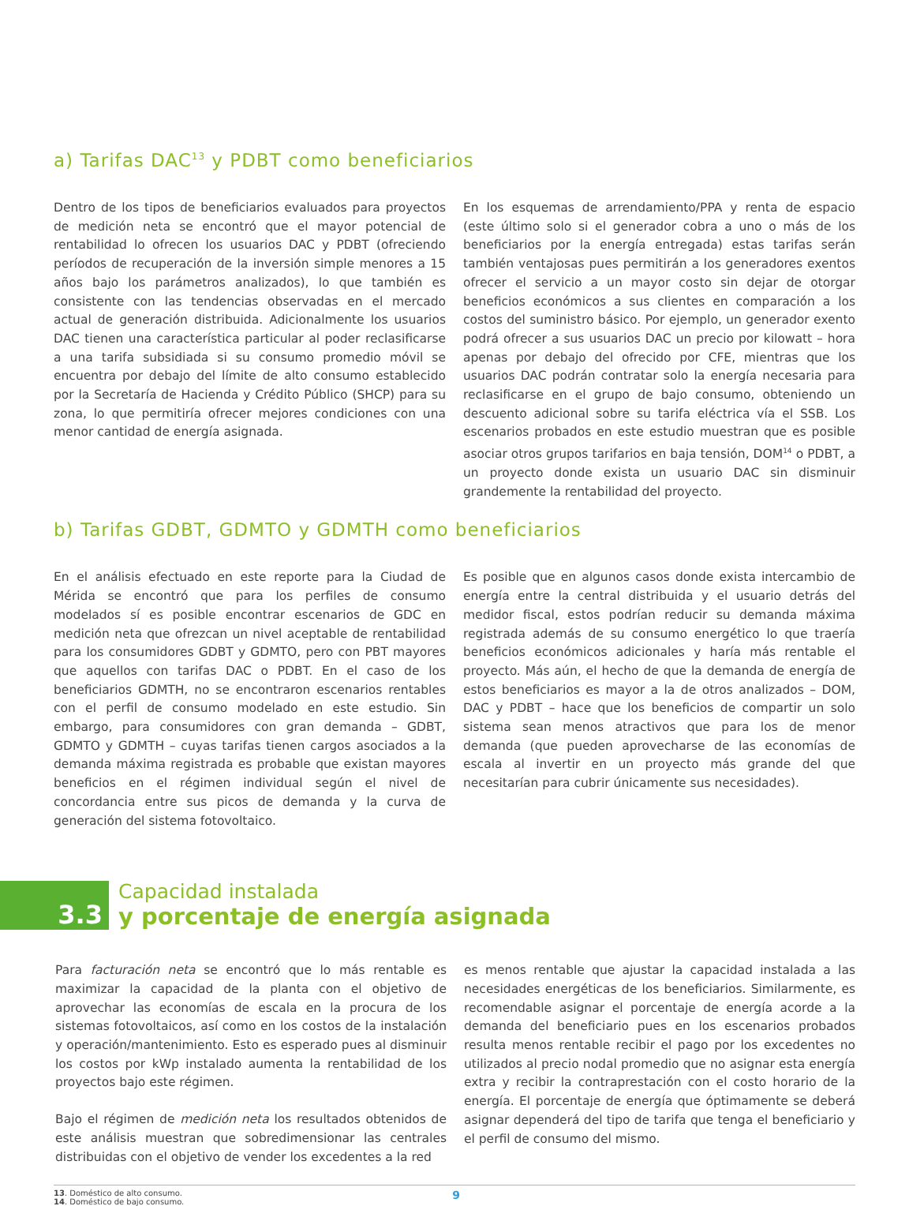a) Tarifas DAC<sup>13</sup> y PDBT como beneficiarios
Dentro de los tipos de beneficiarios evaluados para proyectos de medición neta se encontró que el mayor potencial de rentabilidad lo ofrecen los usuarios DAC y PDBT (ofreciendo períodos de recuperación de la inversión simple menores a 15 años bajo los parámetros analizados), lo que también es consistente con las tendencias observadas en el mercado actual de generación distribuida. Adicionalmente los usuarios DAC tienen una característica particular al poder reclasificarse a una tarifa subsidiada si su consumo promedio móvil se encuentra por debajo del límite de alto consumo establecido por la Secretaría de Hacienda y Crédito Público (SHCP) para su zona, lo que permitiría ofrecer mejores condiciones con una menor cantidad de energía asignada.
En los esquemas de arrendamiento/PPA y renta de espacio (este último solo si el generador cobra a uno o más de los beneficiarios por la energía entregada) estas tarifas serán también ventajosas pues permitirán a los generadores exentos ofrecer el servicio a un mayor costo sin dejar de otorgar beneficios económicos a sus clientes en comparación a los costos del suministro básico. Por ejemplo, un generador exento podrá ofrecer a sus usuarios DAC un precio por kilowatt – hora apenas por debajo del ofrecido por CFE, mientras que los usuarios DAC podrán contratar solo la energía necesaria para reclasificarse en el grupo de bajo consumo, obteniendo un descuento adicional sobre su tarifa eléctrica vía el SSB. Los escenarios probados en este estudio muestran que es posible asociar otros grupos tarifarios en baja tensión, DOM<sup>14</sup> o PDBT, a un proyecto donde exista un usuario DAC sin disminuir grandemente la rentabilidad del proyecto.
b) Tarifas GDBT, GDMTO y GDMTH como beneficiarios
En el análisis efectuado en este reporte para la Ciudad de Mérida se encontró que para los perfiles de consumo modelados sí es posible encontrar escenarios de GDC en medición neta que ofrezcan un nivel aceptable de rentabilidad para los consumidores GDBT y GDMTO, pero con PBT mayores que aquellos con tarifas DAC o PDBT. En el caso de los beneficiarios GDMTH, no se encontraron escenarios rentables con el perfil de consumo modelado en este estudio. Sin embargo, para consumidores con gran demanda – GDBT, GDMTO y GDMTH – cuyas tarifas tienen cargos asociados a la demanda máxima registrada es probable que existan mayores beneficios en el régimen individual según el nivel de concordancia entre sus picos de demanda y la curva de generación del sistema fotovoltaico.
Es posible que en algunos casos donde exista intercambio de energía entre la central distribuida y el usuario detrás del medidor fiscal, estos podrían reducir su demanda máxima registrada además de su consumo energético lo que traería beneficios económicos adicionales y haría más rentable el proyecto. Más aún, el hecho de que la demanda de energía de estos beneficiarios es mayor a la de otros analizados – DOM, DAC y PDBT – hace que los beneficios de compartir un solo sistema sean menos atractivos que para los de menor demanda (que pueden aprovecharse de las economías de escala al invertir en un proyecto más grande del que necesitarían para cubrir únicamente sus necesidades).
3.3
Capacidad instalada
y porcentaje de energía asignada
Para facturación neta se encontró que lo más rentable es maximizar la capacidad de la planta con el objetivo de aprovechar las economías de escala en la procura de los sistemas fotovoltaicos, así como en los costos de la instalación y operación/mantenimiento. Esto es esperado pues al disminuir los costos por kWp instalado aumenta la rentabilidad de los proyectos bajo este régimen.
Bajo el régimen de medición neta los resultados obtenidos de este análisis muestran que sobredimensionar las centrales distribuidas con el objetivo de vender los excedentes a la red
es menos rentable que ajustar la capacidad instalada a las necesidades energéticas de los beneficiarios. Similarmente, es recomendable asignar el porcentaje de energía acorde a la demanda del beneficiario pues en los escenarios probados resulta menos rentable recibir el pago por los excedentes no utilizados al precio nodal promedio que no asignar esta energía extra y recibir la contraprestación con el costo horario de la energía. El porcentaje de energía que óptimamente se deberá asignar dependerá del tipo de tarifa que tenga el beneficiario y el perfil de consumo del mismo.
13. Doméstico de alto consumo.
14. Doméstico de bajo consumo.
9